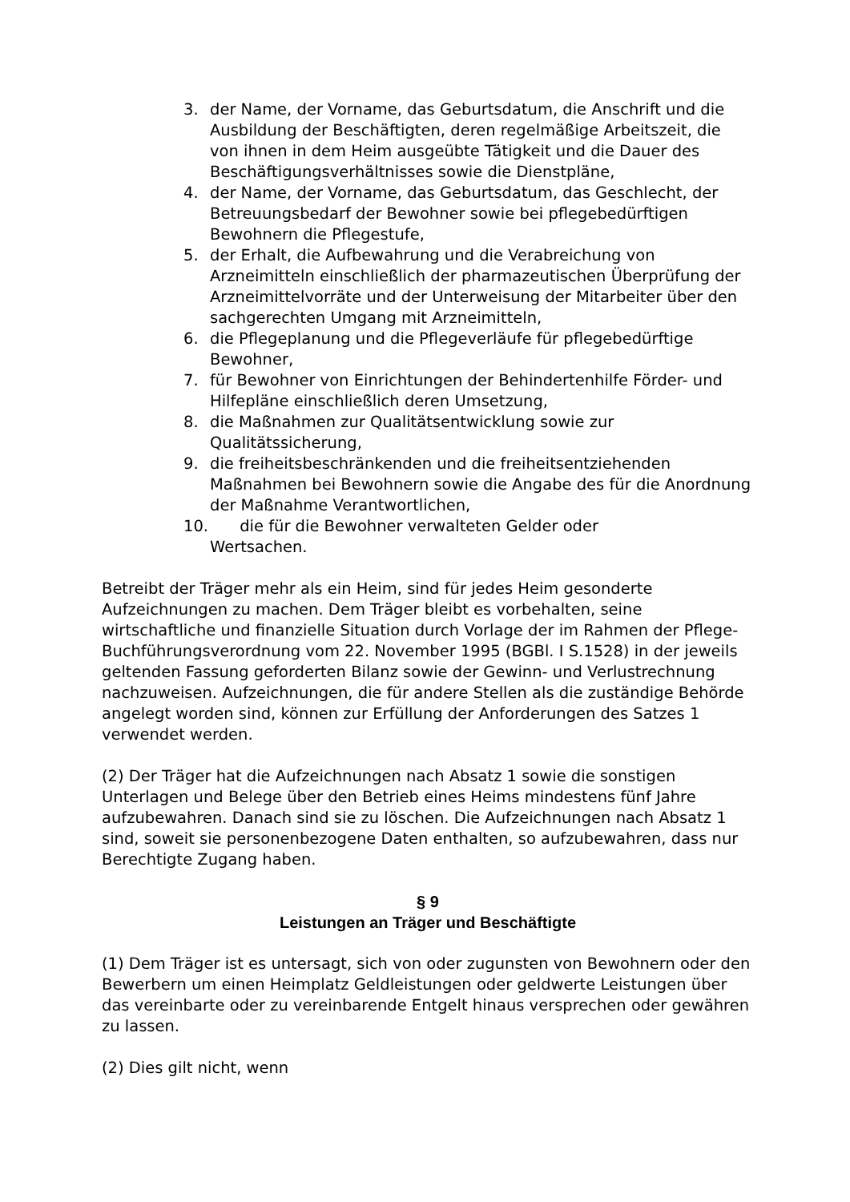3. der Name, der Vorname, das Geburtsdatum, die Anschrift und die Ausbildung der Beschäftigten, deren regelmäßige Arbeitszeit, die von ihnen in dem Heim ausgeübte Tätigkeit und die Dauer des Beschäftigungsverhältnisses sowie die Dienstpläne,
4. der Name, der Vorname, das Geburtsdatum, das Geschlecht, der Betreuungsbedarf der Bewohner sowie bei pflegebedürftigen Bewohnern die Pflegestufe,
5. der Erhalt, die Aufbewahrung und die Verabreichung von Arzneimitteln einschließlich der pharmazeutischen Überprüfung der Arzneimittelvorräte und der Unterweisung der Mitarbeiter über den sachgerechten Umgang mit Arzneimitteln,
6. die Pflegeplanung und die Pflegeverläufe für pflegebedürftige Bewohner,
7. für Bewohner von Einrichtungen der Behindertenhilfe Förder- und Hilfepläne einschließlich deren Umsetzung,
8. die Maßnahmen zur Qualitätsentwicklung sowie zur Qualitätssicherung,
9. die freiheitsbeschränkenden und die freiheitsentziehenden Maßnahmen bei Bewohnern sowie die Angabe des für die Anordnung der Maßnahme Verantwortlichen,
10. die für die Bewohner verwalteten Gelder oder
Wertsachen.
Betreibt der Träger mehr als ein Heim, sind für jedes Heim gesonderte Aufzeichnungen zu machen. Dem Träger bleibt es vorbehalten, seine wirtschaftliche und finanzielle Situation durch Vorlage der im Rahmen der Pflege-Buchführungsverordnung vom 22. November 1995 (BGBl. I S.1528) in der jeweils geltenden Fassung geforderten Bilanz sowie der Gewinn- und Verlustrechnung nachzuweisen. Aufzeichnungen, die für andere Stellen als die zuständige Behörde angelegt worden sind, können zur Erfüllung der Anforderungen des Satzes 1 verwendet werden.
(2) Der Träger hat die Aufzeichnungen nach Absatz 1 sowie die sonstigen Unterlagen und Belege über den Betrieb eines Heims mindestens fünf Jahre aufzubewahren. Danach sind sie zu löschen. Die Aufzeichnungen nach Absatz 1 sind, soweit sie personenbezogene Daten enthalten, so aufzubewahren, dass nur Berechtigte Zugang haben.
§ 9
Leistungen an Träger und Beschäftigte
(1) Dem Träger ist es untersagt, sich von oder zugunsten von Bewohnern oder den Bewerbern um einen Heimplatz Geldleistungen oder geldwerte Leistungen über das vereinbarte oder zu vereinbarende Entgelt hinaus versprechen oder gewähren zu lassen.
(2) Dies gilt nicht, wenn